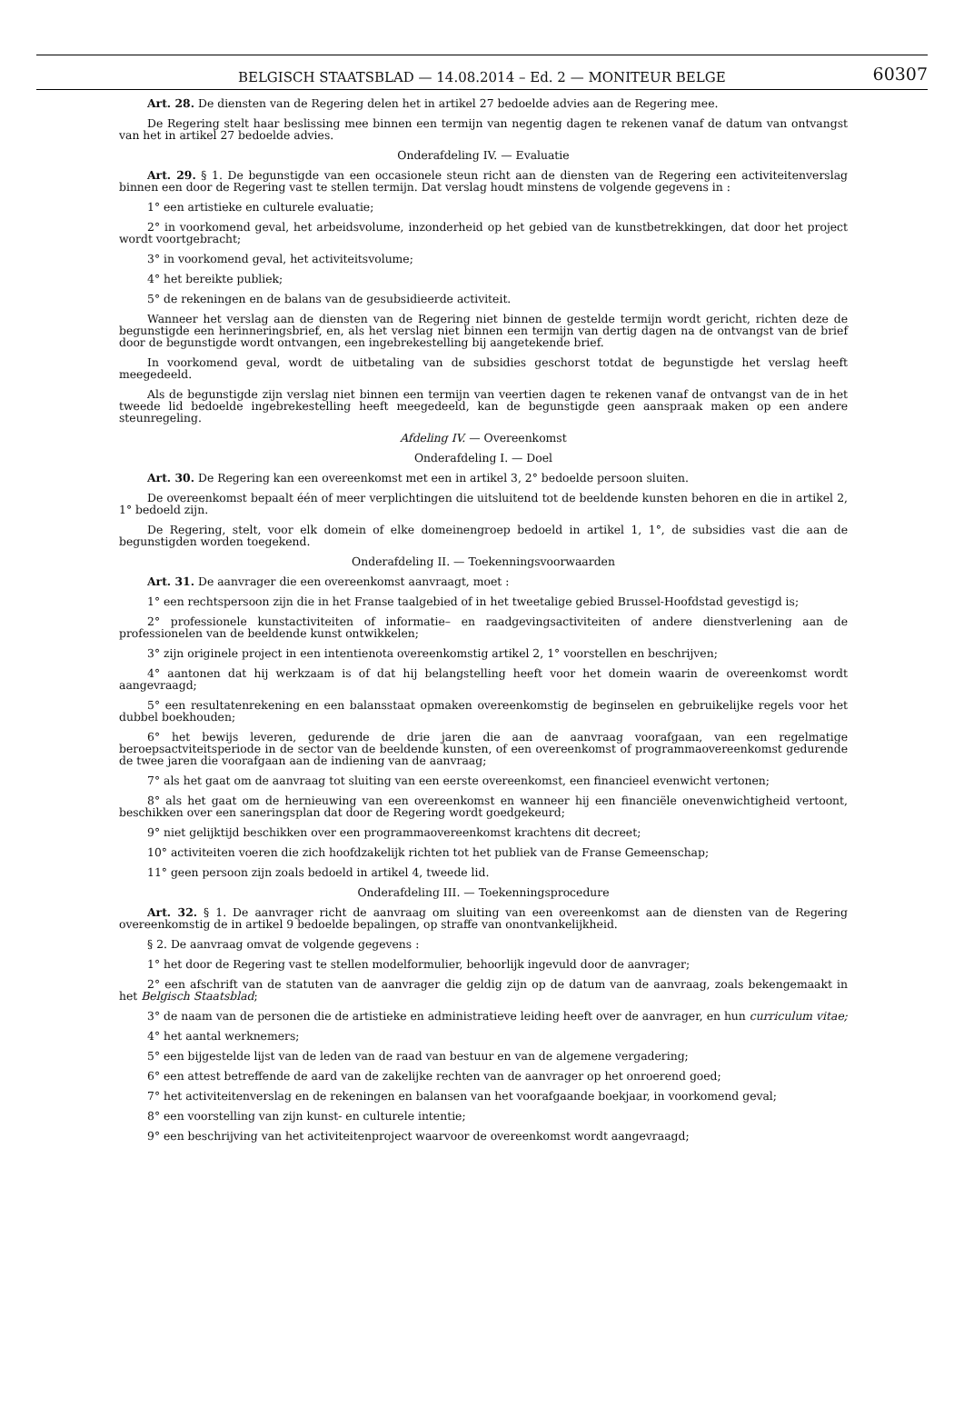BELGISCH STAATSBLAD — 14.08.2014 – Ed. 2 — MONITEUR BELGE
60307
Art. 28. De diensten van de Regering delen het in artikel 27 bedoelde advies aan de Regering mee.
De Regering stelt haar beslissing mee binnen een termijn van negentig dagen te rekenen vanaf de datum van ontvangst van het in artikel 27 bedoelde advies.
Onderafdeling IV. — Evaluatie
Art. 29. § 1. De begunstigde van een occasionele steun richt aan de diensten van de Regering een activiteitenverslag binnen een door de Regering vast te stellen termijn. Dat verslag houdt minstens de volgende gegevens in :
1° een artistieke en culturele evaluatie;
2° in voorkomend geval, het arbeidsvolume, inzonderheid op het gebied van de kunstbetrekkingen, dat door het project wordt voortgebracht;
3° in voorkomend geval, het activiteitsvolume;
4° het bereikte publiek;
5° de rekeningen en de balans van de gesubsidieerde activiteit.
Wanneer het verslag aan de diensten van de Regering niet binnen de gestelde termijn wordt gericht, richten deze de begunstigde een herinneringsbrief, en, als het verslag niet binnen een termijn van dertig dagen na de ontvangst van de brief door de begunstigde wordt ontvangen, een ingebrekestelling bij aangetekende brief.
In voorkomend geval, wordt de uitbetaling van de subsidies geschorst totdat de begunstigde het verslag heeft meegedeeld.
Als de begunstigde zijn verslag niet binnen een termijn van veertien dagen te rekenen vanaf de ontvangst van de in het tweede lid bedoelde ingebrekestelling heeft meegedeeld, kan de begunstigde geen aanspraak maken op een andere steunregeling.
Afdeling IV. — Overeenkomst
Onderafdeling I. — Doel
Art. 30. De Regering kan een overeenkomst met een in artikel 3, 2° bedoelde persoon sluiten.
De overeenkomst bepaalt één of meer verplichtingen die uitsluitend tot de beeldende kunsten behoren en die in artikel 2, 1° bedoeld zijn.
De Regering, stelt, voor elk domein of elke domeinengroep bedoeld in artikel 1, 1°, de subsidies vast die aan de begunstigden worden toegekend.
Onderafdeling II. — Toekenningsvoorwaarden
Art. 31. De aanvrager die een overeenkomst aanvraagt, moet :
1° een rechtspersoon zijn die in het Franse taalgebied of in het tweetalige gebied Brussel-Hoofdstad gevestigd is;
2° professionele kunstactiviteiten of informatie– en raadgevingsactiviteiten of andere dienstverlening aan de professionelen van de beeldende kunst ontwikkelen;
3° zijn originele project in een intentienota overeenkomstig artikel 2, 1° voorstellen en beschrijven;
4° aantonen dat hij werkzaam is of dat hij belangstelling heeft voor het domein waarin de overeenkomst wordt aangevraagd;
5° een resultatenrekening en een balansstaat opmaken overeenkomstig de beginselen en gebruikelijke regels voor het dubbel boekhouden;
6° het bewijs leveren, gedurende de drie jaren die aan de aanvraag voorafgaan, van een regelmatige beroepsactviteitsperiode in de sector van de beeldende kunsten, of een overeenkomst of programmaovereenkomst gedurende de twee jaren die voorafgaan aan de indiening van de aanvraag;
7° als het gaat om de aanvraag tot sluiting van een eerste overeenkomst, een financieel evenwicht vertonen;
8° als het gaat om de hernieuwing van een overeenkomst en wanneer hij een financiële onevenwichtigheid vertoont, beschikken over een saneringsplan dat door de Regering wordt goedgekeurd;
9° niet gelijktijd beschikken over een programmaovereenkomst krachtens dit decreet;
10° activiteiten voeren die zich hoofdzakelijk richten tot het publiek van de Franse Gemeenschap;
11° geen persoon zijn zoals bedoeld in artikel 4, tweede lid.
Onderafdeling III. — Toekenningsprocedure
Art. 32. § 1. De aanvrager richt de aanvraag om sluiting van een overeenkomst aan de diensten van de Regering overeenkomstig de in artikel 9 bedoelde bepalingen, op straffe van onontvankelijkheid.
§ 2. De aanvraag omvat de volgende gegevens :
1° het door de Regering vast te stellen modelformulier, behoorlijk ingevuld door de aanvrager;
2° een afschrift van de statuten van de aanvrager die geldig zijn op de datum van de aanvraag, zoals bekengemaakt in het Belgisch Staatsblad;
3° de naam van de personen die de artistieke en administratieve leiding heeft over de aanvrager, en hun curriculum vitae;
4° het aantal werknemers;
5° een bijgestelde lijst van de leden van de raad van bestuur en van de algemene vergadering;
6° een attest betreffende de aard van de zakelijke rechten van de aanvrager op het onroerend goed;
7° het activiteitenverslag en de rekeningen en balansen van het voorafgaande boekjaar, in voorkomend geval;
8° een voorstelling van zijn kunst- en culturele intentie;
9° een beschrijving van het activiteitenproject waarvoor de overeenkomst wordt aangevraagd;